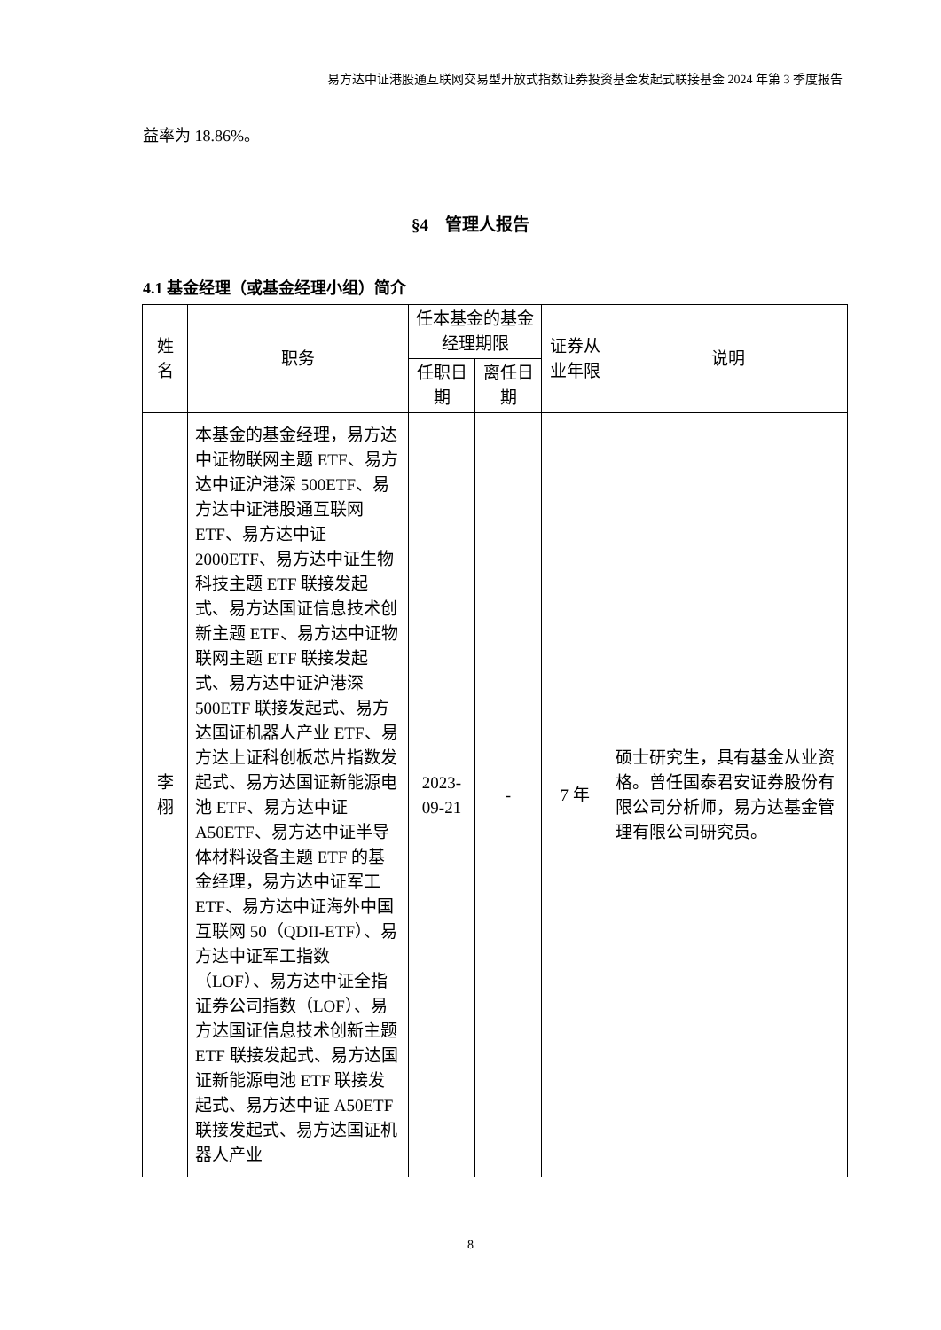易方达中证港股通互联网交易型开放式指数证券投资基金发起式联接基金 2024 年第 3 季度报告
益率为 18.86%。
§4　管理人报告
4.1 基金经理（或基金经理小组）简介
| 姓名 | 职务 | 任本基金的基金经理期限 | | 证券从业年限 | 说明 |
| --- | --- | --- | --- | --- | --- |
| | | 任职日期 | 离任日期 | | |
| 李栩 | 本基金的基金经理，易方达中证物联网主题 ETF、易方达中证沪港深 500ETF、易方达中证港股通互联网 ETF、易方达中证 2000ETF、易方达中证生物科技主题 ETF 联接发起式、易方达国证信息技术创新主题 ETF、易方达中证物联网主题 ETF 联接发起式、易方达中证沪港深 500ETF 联接发起式、易方达国证机器人产业 ETF、易方达上证科创板芯片指数发起式、易方达国证新能源电池 ETF、易方达中证 A50ETF、易方达中证半导体材料设备主题 ETF 的基金经理，易方达中证军工 ETF、易方达中证海外中国互联网 50（QDII-ETF）、易方达中证军工指数（LOF）、易方达中证全指证券公司指数（LOF）、易方达国证信息技术创新主题 ETF 联接发起式、易方达国证新能源电池 ETF 联接发起式、易方达中证 A50ETF 联接发起式、易方达国证机器人产业 | 2023-09-21 | - | 7 年 | 硕士研究生，具有基金从业资格。曾任国泰君安证券股份有限公司分析师，易方达基金管理有限公司研究员。 |
8